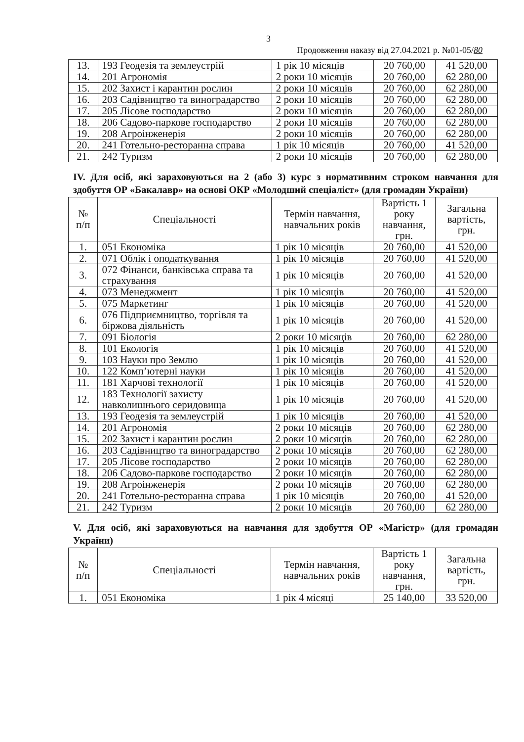3
Продовження наказу від 27.04.2021 р. №01-05/80
| 13. | 193 Геодезія та землеустрій | 1 рік 10 місяців | 20 760,00 | 41 520,00 |
| 14. | 201 Агрономія | 2 роки 10 місяців | 20 760,00 | 62 280,00 |
| 15. | 202 Захист і карантин рослин | 2 роки 10 місяців | 20 760,00 | 62 280,00 |
| 16. | 203 Садівництво та виноградарство | 2 роки 10 місяців | 20 760,00 | 62 280,00 |
| 17. | 205 Лісове господарство | 2 роки 10 місяців | 20 760,00 | 62 280,00 |
| 18. | 206 Садово-паркове господарство | 2 роки 10 місяців | 20 760,00 | 62 280,00 |
| 19. | 208 Агроінженерія | 2 роки 10 місяців | 20 760,00 | 62 280,00 |
| 20. | 241 Готельно-ресторанна справа | 1 рік 10 місяців | 20 760,00 | 41 520,00 |
| 21. | 242 Туризм | 2 роки 10 місяців | 20 760,00 | 62 280,00 |
IV. Для осіб, які зараховуються на 2 (або 3) курс з нормативним строком навчання для здобуття ОР «Бакалавр» на основі ОКР «Молодший спеціаліст» (для громадян України)
| № п/п | Спеціальності | Термін навчання, навчальних років | Вартість 1 року навчання, грн. | Загальна вартість, грн. |
| --- | --- | --- | --- | --- |
| 1. | 051 Економіка | 1 рік 10 місяців | 20 760,00 | 41 520,00 |
| 2. | 071 Облік і оподаткування | 1 рік 10 місяців | 20 760,00 | 41 520,00 |
| 3. | 072 Фінанси, банківська справа та страхування | 1 рік 10 місяців | 20 760,00 | 41 520,00 |
| 4. | 073 Менеджмент | 1 рік 10 місяців | 20 760,00 | 41 520,00 |
| 5. | 075 Маркетинг | 1 рік 10 місяців | 20 760,00 | 41 520,00 |
| 6. | 076 Підприємництво, торгівля та біржова діяльність | 1 рік 10 місяців | 20 760,00 | 41 520,00 |
| 7. | 091 Біологія | 2 роки 10 місяців | 20 760,00 | 62 280,00 |
| 8. | 101 Екологія | 1 рік 10 місяців | 20 760,00 | 41 520,00 |
| 9. | 103 Науки про Землю | 1 рік 10 місяців | 20 760,00 | 41 520,00 |
| 10. | 122 Комп’ютерні науки | 1 рік 10 місяців | 20 760,00 | 41 520,00 |
| 11. | 181 Харчові технології | 1 рік 10 місяців | 20 760,00 | 41 520,00 |
| 12. | 183 Технології захисту навколишнього серидовища | 1 рік 10 місяців | 20 760,00 | 41 520,00 |
| 13. | 193 Геодезія та землеустрій | 1 рік 10 місяців | 20 760,00 | 41 520,00 |
| 14. | 201 Агрономія | 2 роки 10 місяців | 20 760,00 | 62 280,00 |
| 15. | 202 Захист і карантин рослин | 2 роки 10 місяців | 20 760,00 | 62 280,00 |
| 16. | 203 Садівництво та виноградарство | 2 роки 10 місяців | 20 760,00 | 62 280,00 |
| 17. | 205 Лісове господарство | 2 роки 10 місяців | 20 760,00 | 62 280,00 |
| 18. | 206 Садово-паркове господарство | 2 роки 10 місяців | 20 760,00 | 62 280,00 |
| 19. | 208 Агроінженерія | 2 роки 10 місяців | 20 760,00 | 62 280,00 |
| 20. | 241 Готельно-ресторанна справа | 1 рік 10 місяців | 20 760,00 | 41 520,00 |
| 21. | 242 Туризм | 2 роки 10 місяців | 20 760,00 | 62 280,00 |
V. Для осіб, які зараховуються на навчання для здобуття ОР «Магістр» (для громадян України)
| № п/п | Спеціальності | Термін навчання, навчальних років | Вартість 1 року навчання, грн. | Загальна вартість, грн. |
| --- | --- | --- | --- | --- |
| 1. | 051 Економіка | 1 рік 4 місяці | 25 140,00 | 33 520,00 |